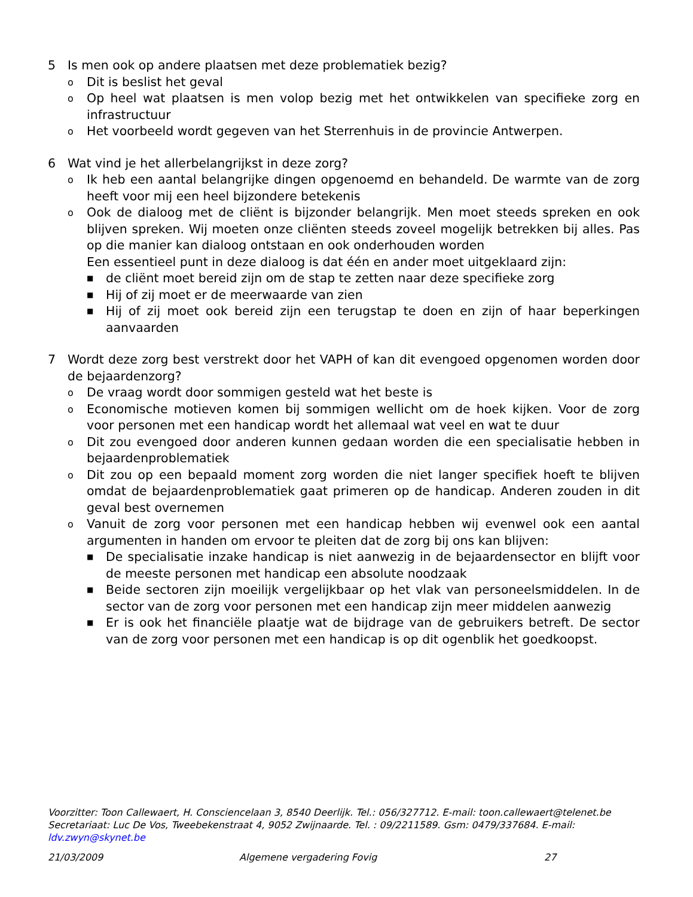5 Is men ook op andere plaatsen met deze problematiek bezig?
o Dit is beslist het geval
o Op heel wat plaatsen is men volop bezig met het ontwikkelen van specifieke zorg en infrastructuur
o Het voorbeeld wordt gegeven van het Sterrenhuis in de provincie Antwerpen.
6 Wat vind je het allerbelangrijkst in deze zorg?
o Ik heb een aantal belangrijke dingen opgenoemd en behandeld. De warmte van de zorg heeft voor mij een heel bijzondere betekenis
o Ook de dialoog met de cliënt is bijzonder belangrijk. Men moet steeds spreken en ook blijven spreken. Wij moeten onze cliënten steeds zoveel mogelijk betrekken bij alles. Pas op die manier kan dialoog ontstaan en ook onderhouden worden
Een essentieel punt in deze dialoog is dat één en ander moet uitgeklaard zijn:
■ de cliënt moet bereid zijn om de stap te zetten naar deze specifieke zorg
■ Hij of zij moet er de meerwaarde van zien
■ Hij of zij moet ook bereid zijn een terugstap te doen en zijn of haar beperkingen aanvaarden
7 Wordt deze zorg best verstrekt door het VAPH of kan dit evengoed opgenomen worden door de bejaardenzorg?
o De vraag wordt door sommigen gesteld wat het beste is
o Economische motieven komen bij sommigen wellicht om de hoek kijken. Voor de zorg voor personen met een handicap wordt het allemaal wat veel en wat te duur
o Dit zou evengoed door anderen kunnen gedaan worden die een specialisatie hebben in bejaardenproblematiek
o Dit zou op een bepaald moment zorg worden die niet langer specifiek hoeft te blijven omdat de bejaardenproblematiek gaat primeren op de handicap. Anderen zouden in dit geval best overnemen
o Vanuit de zorg voor personen met een handicap hebben wij evenwel ook een aantal argumenten in handen om ervoor te pleiten dat de zorg bij ons kan blijven:
■ De specialisatie inzake handicap is niet aanwezig in de bejaardensector en blijft voor de meeste personen met handicap een absolute noodzaak
■ Beide sectoren zijn moeilijk vergelijkbaar op het vlak van personeelsmiddelen. In de sector van de zorg voor personen met een handicap zijn meer middelen aanwezig
■ Er is ook het financiële plaatje wat de bijdrage van de gebruikers betreft. De sector van de zorg voor personen met een handicap is op dit ogenblik het goedkoopst.
Voorzitter: Toon Callewaert, H. Consciencelaan 3, 8540 Deerlijk. Tel.: 056/327712. E-mail: toon.callewaert@telenet.be
Secretariaat: Luc De Vos, Tweebekenstraat 4, 9052 Zwijnaarde. Tel. : 09/2211589. Gsm: 0479/337684. E-mail: ldv.zwyn@skynet.be
21/03/2009 Algemene vergadering Fovig 27